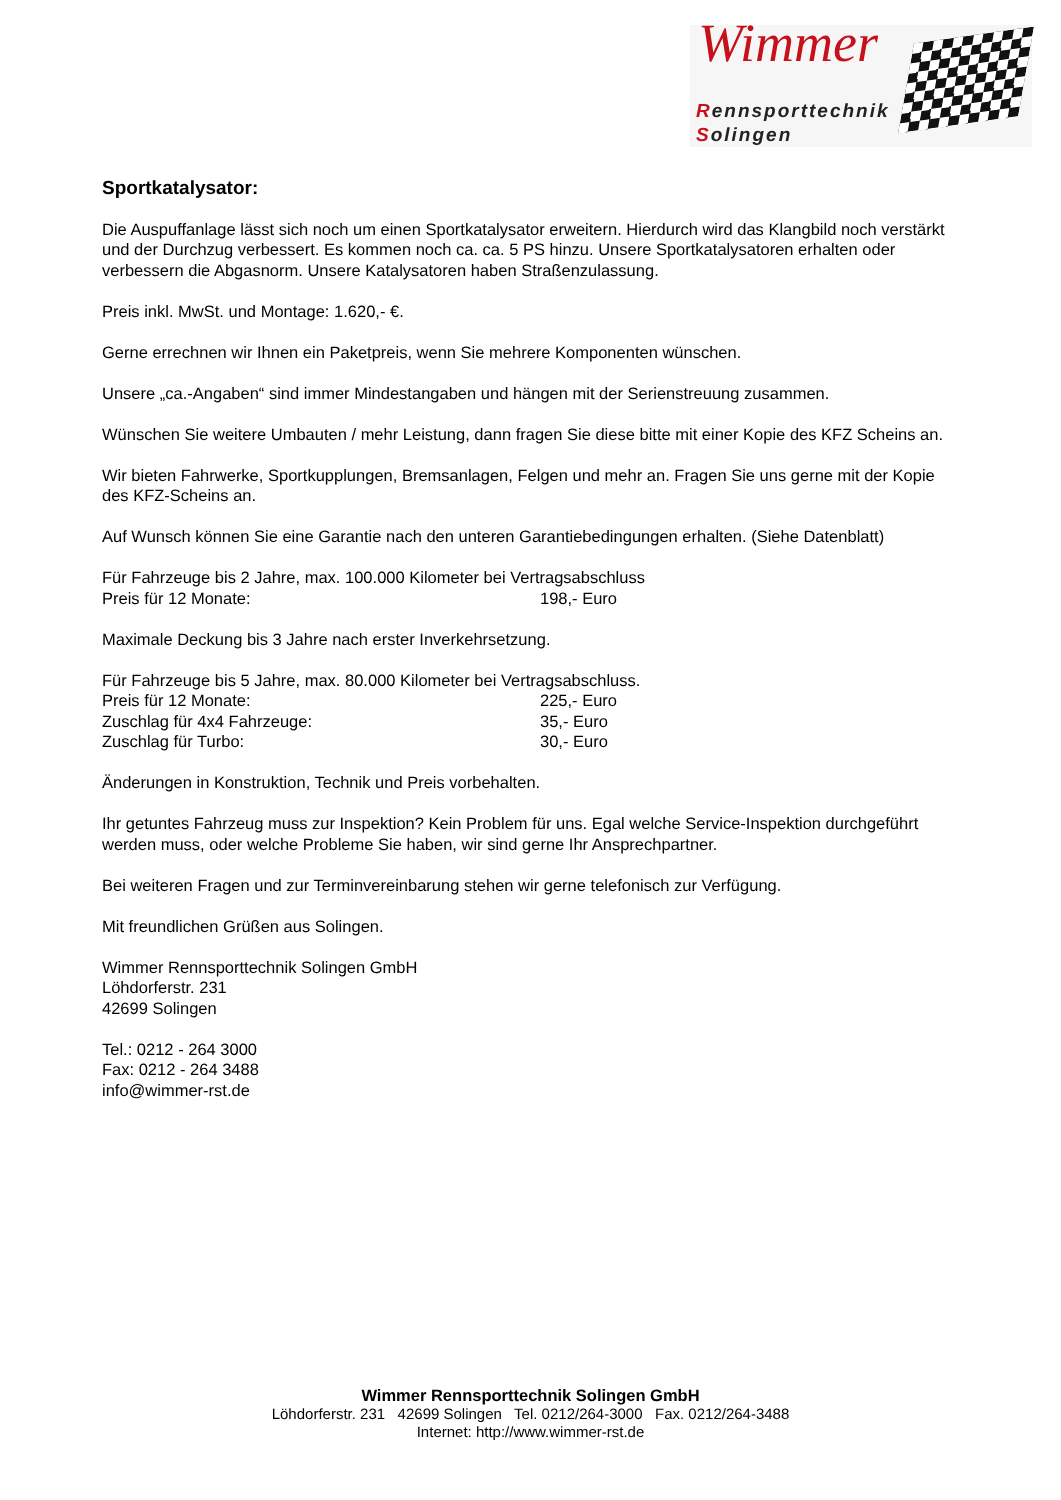Wimmer
Rennsporttechnik
Solingen
Sportkatalysator:
Die Auspuffanlage lässt sich noch um einen Sportkatalysator erweitern. Hierdurch wird das Klangbild noch verstärkt und der Durchzug verbessert. Es kommen noch ca. ca. 5 PS hinzu. Unsere Sportkatalysatoren erhalten oder verbessern die Abgasnorm. Unsere Katalysatoren haben Straßenzulassung.
Preis inkl. MwSt. und Montage: 1.620,- €.
Gerne errechnen wir Ihnen ein Paketpreis, wenn Sie mehrere Komponenten wünschen.
Unsere „ca.-Angaben“ sind immer Mindestangaben und hängen mit der Serienstreuung zusammen.
Wünschen Sie weitere Umbauten / mehr Leistung, dann fragen Sie diese bitte mit einer Kopie des KFZ Scheins an.
Wir bieten Fahrwerke, Sportkupplungen, Bremsanlagen, Felgen und mehr an. Fragen Sie uns gerne mit der Kopie des KFZ-Scheins an.
Auf Wunsch können Sie eine Garantie nach den unteren Garantiebedingungen erhalten. (Siehe Datenblatt)
Für Fahrzeuge bis 2 Jahre, max. 100.000 Kilometer bei Vertragsabschluss
| Preis für 12 Monate: | 198,- Euro |
Maximale Deckung bis 3 Jahre nach erster Inverkehrsetzung.
Für Fahrzeuge bis 5 Jahre, max. 80.000 Kilometer bei Vertragsabschluss.
| Preis für 12 Monate: | 225,- Euro |
| Zuschlag für 4x4 Fahrzeuge: | 35,- Euro |
| Zuschlag für Turbo: | 30,- Euro |
Änderungen in Konstruktion, Technik und Preis vorbehalten.
Ihr getuntes Fahrzeug muss zur Inspektion? Kein Problem für uns. Egal welche Service-Inspektion durchgeführt werden muss, oder welche Probleme Sie haben, wir sind gerne Ihr Ansprechpartner.
Bei weiteren Fragen und zur Terminvereinbarung stehen wir gerne telefonisch zur Verfügung.
Mit freundlichen Grüßen aus Solingen.
Wimmer Rennsporttechnik Solingen GmbH
Löhdorferstr. 231
42699 Solingen
Tel.: 0212 - 264 3000
Fax: 0212 - 264 3488
info@wimmer-rst.de
Wimmer Rennsporttechnik Solingen GmbH
Löhdorferstr. 231 42699 Solingen Tel. 0212/264-3000 Fax. 0212/264-3488
Internet: http://www.wimmer-rst.de